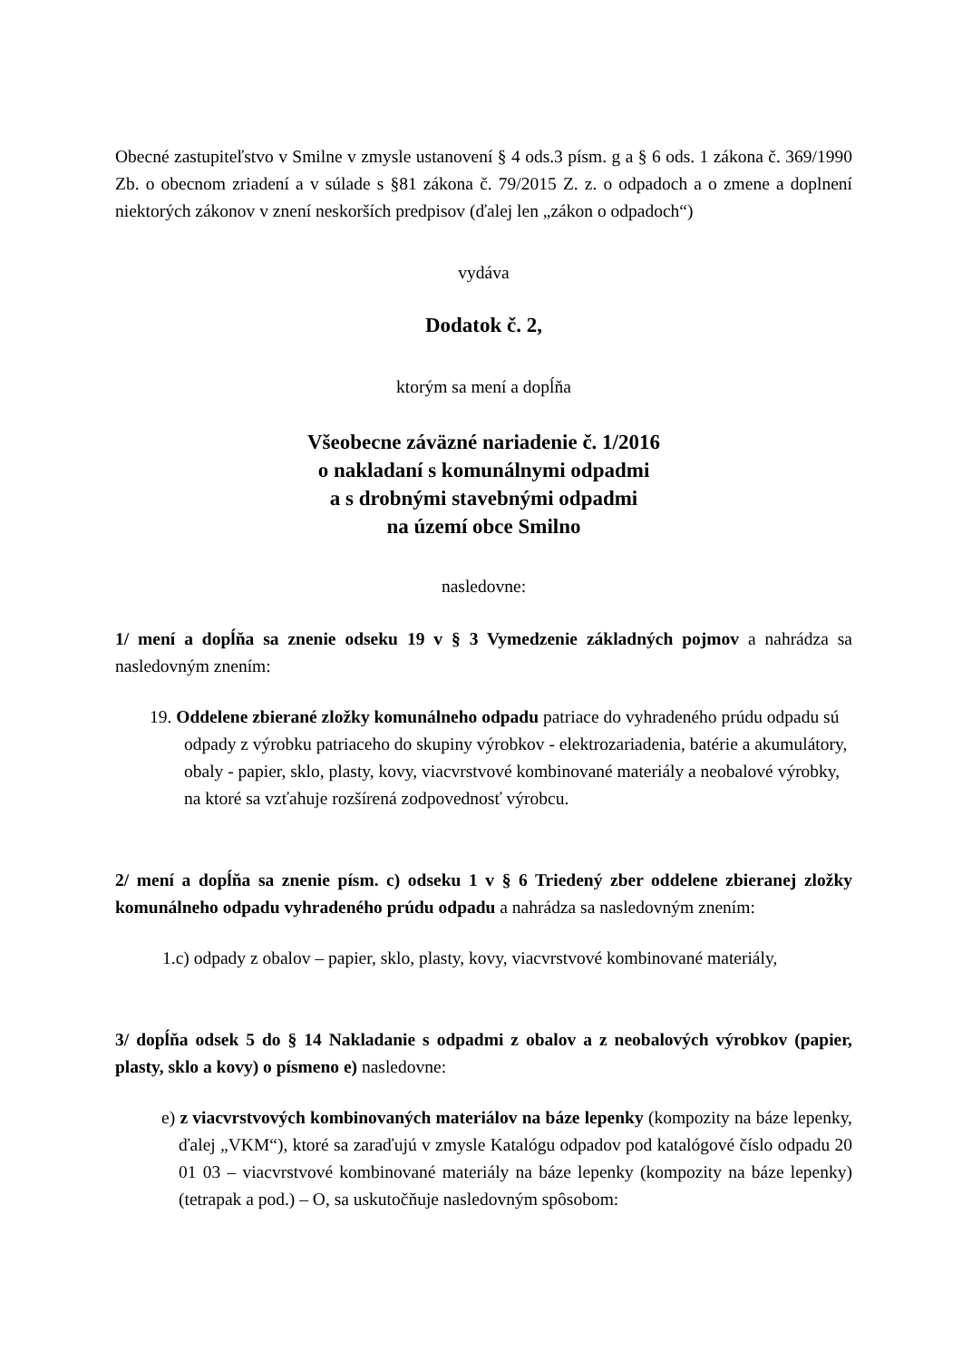Obecné zastupiteľstvo v Smilne v zmysle ustanovení § 4 ods.3 písm. g a § 6 ods. 1 zákona č. 369/1990 Zb. o obecnom zriadení a v súlade s §81 zákona č. 79/2015 Z. z. o odpadoch a o zmene a doplnení niektorých zákonov v znení neskorších predpisov (ďalej len „zákon o odpadoch“)
vydáva
Dodatok č. 2,
ktorým sa mení a dopĺňa
Všeobecne záväzné nariadenie č. 1/2016
o nakladaní s komunálnymi odpadmi
a s drobnými stavebnými odpadmi
na území obce Smilno
nasledovne:
1/ mení a dopĺňa sa znenie odseku 19 v § 3 Vymedzenie základných pojmov a nahrádza sa nasledovným znením:
19. Oddelene zbierané zložky komunálneho odpadu patriace do vyhradeného prúdu odpadu sú odpady z výrobku patriaceho do skupiny výrobkov - elektrozariadenia, batérie a akumulátory, obaly - papier, sklo, plasty, kovy, viacvrstvové kombinované materiály a neobalové výrobky, na ktoré sa vzťahuje rozšírená zodpovednosť výrobcu.
2/ mení a dopĺňa sa znenie písm. c) odseku 1 v § 6 Triedený zber oddelene zbieranej zložky komunálneho odpadu vyhradeného prúdu odpadu a nahrádza sa nasledovným znením:
1.c) odpady z obalov – papier, sklo, plasty, kovy, viacvrstvové kombinované materiály,
3/ dopĺňa odsek 5 do § 14 Nakladanie s odpadmi z obalov a z neobalových výrobkov (papier, plasty, sklo a kovy) o písmeno e) nasledovne:
e) z viacvrstvových kombinovaných materiálov na báze lepenky (kompozity na báze lepenky, ďalej „VKM“), ktoré sa zaraďujú v zmysle Katalógu odpadov pod katalógové číslo odpadu 20 01 03 – viacvrstvové kombinované materiály na báze lepenky (kompozity na báze lepenky) (tetrapak a pod.) – O, sa uskutočňuje nasledovným spôsobom: